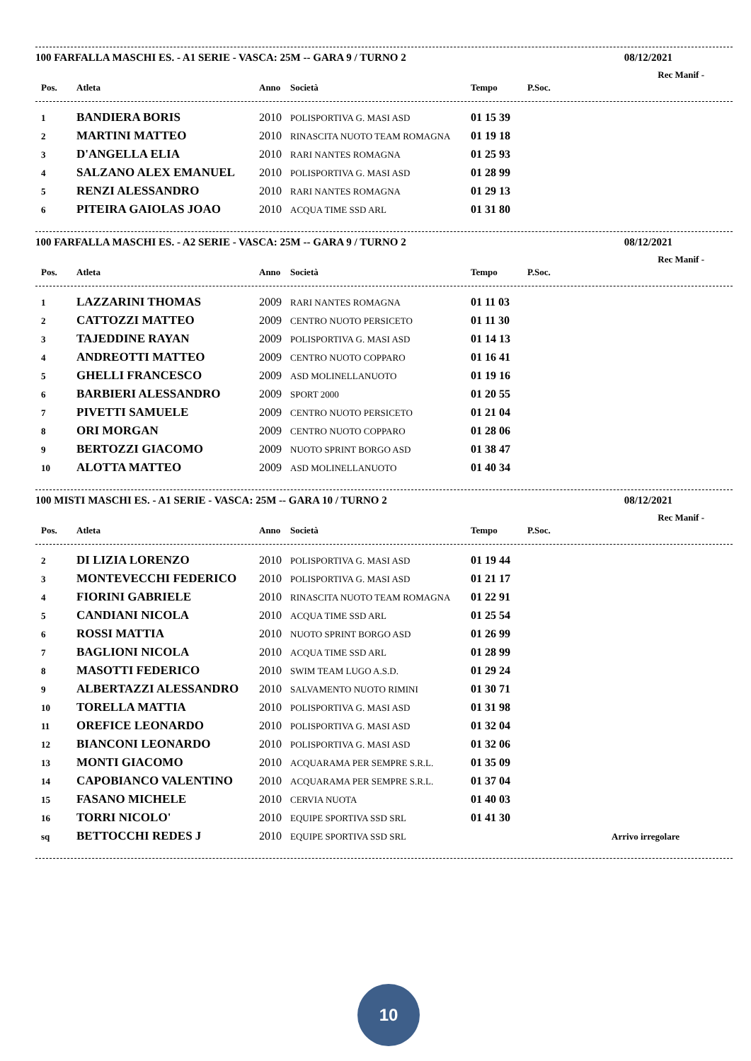100 FARFALLA MASCHI ES. - A1 SERIE - VASCA: 25M -- GARA 9 / TURNO 2 08/12/2021
Rec Manif -
| Pos. | Atleta | Anno | Società | Tempo | P.Soc. |
| --- | --- | --- | --- | --- | --- |
| 1 | BANDIERA BORIS | 2010 | POLISPORTIVA G. MASI ASD | 01 15 39 | |
| 2 | MARTINI MATTEO | 2010 | RINASCITA NUOTO TEAM ROMAGNA | 01 19 18 | |
| 3 | D'ANGELLA ELIA | 2010 | RARI NANTES ROMAGNA | 01 25 93 | |
| 4 | SALZANO ALEX EMANUEL | 2010 | POLISPORTIVA G. MASI ASD | 01 28 99 | |
| 5 | RENZI ALESSANDRO | 2010 | RARI NANTES ROMAGNA | 01 29 13 | |
| 6 | PITEIRA GAIOLAS JOAO | 2010 | ACQUA TIME SSD ARL | 01 31 80 | |
100 FARFALLA MASCHI ES. - A2 SERIE - VASCA: 25M -- GARA 9 / TURNO 2 08/12/2021
Rec Manif -
| Pos. | Atleta | Anno | Società | Tempo | P.Soc. |
| --- | --- | --- | --- | --- | --- |
| 1 | LAZZARINI THOMAS | 2009 | RARI NANTES ROMAGNA | 01 11 03 | |
| 2 | CATTOZZI MATTEO | 2009 | CENTRO NUOTO PERSICETO | 01 11 30 | |
| 3 | TAJEDDINE RAYAN | 2009 | POLISPORTIVA G. MASI ASD | 01 14 13 | |
| 4 | ANDREOTTI MATTEO | 2009 | CENTRO NUOTO COPPARO | 01 16 41 | |
| 5 | GHELLI FRANCESCO | 2009 | ASD MOLINELLANUOTO | 01 19 16 | |
| 6 | BARBIERI ALESSANDRO | 2009 | SPORT 2000 | 01 20 55 | |
| 7 | PIVETTI SAMUELE | 2009 | CENTRO NUOTO PERSICETO | 01 21 04 | |
| 8 | ORI MORGAN | 2009 | CENTRO NUOTO COPPARO | 01 28 06 | |
| 9 | BERTOZZI GIACOMO | 2009 | NUOTO SPRINT BORGO ASD | 01 38 47 | |
| 10 | ALOTTA MATTEO | 2009 | ASD MOLINELLANUOTO | 01 40 34 | |
100 MISTI MASCHI ES. - A1 SERIE - VASCA: 25M -- GARA 10 / TURNO 2 08/12/2021
Rec Manif -
| Pos. | Atleta | Anno | Società | Tempo | P.Soc. |
| --- | --- | --- | --- | --- | --- |
| 2 | DI LIZIA LORENZO | 2010 | POLISPORTIVA G. MASI ASD | 01 19 44 | |
| 3 | MONTEVECCHI FEDERICO | 2010 | POLISPORTIVA G. MASI ASD | 01 21 17 | |
| 4 | FIORINI GABRIELE | 2010 | RINASCITA NUOTO TEAM ROMAGNA | 01 22 91 | |
| 5 | CANDIANI NICOLA | 2010 | ACQUA TIME SSD ARL | 01 25 54 | |
| 6 | ROSSI MATTIA | 2010 | NUOTO SPRINT BORGO ASD | 01 26 99 | |
| 7 | BAGLIONI NICOLA | 2010 | ACQUA TIME SSD ARL | 01 28 99 | |
| 8 | MASOTTI FEDERICO | 2010 | SWIM TEAM LUGO A.S.D. | 01 29 24 | |
| 9 | ALBERTAZZI ALESSANDRO | 2010 | SALVAMENTO NUOTO RIMINI | 01 30 71 | |
| 10 | TORELLA MATTIA | 2010 | POLISPORTIVA G. MASI ASD | 01 31 98 | |
| 11 | OREFICE LEONARDO | 2010 | POLISPORTIVA G. MASI ASD | 01 32 04 | |
| 12 | BIANCONI LEONARDO | 2010 | POLISPORTIVA G. MASI ASD | 01 32 06 | |
| 13 | MONTI GIACOMO | 2010 | ACQUARAMA PER SEMPRE S.R.L. | 01 35 09 | |
| 14 | CAPOBIANCO VALENTINO | 2010 | ACQUARAMA PER SEMPRE S.R.L. | 01 37 04 | |
| 15 | FASANO MICHELE | 2010 | CERVIA NUOTA | 01 40 03 | |
| 16 | TORRI NICOLO' | 2010 | EQUIPE SPORTIVA SSD SRL | 01 41 30 | |
| sq | BETTOCCHI REDES J | 2010 | EQUIPE SPORTIVA SSD SRL | | Arrivo irregolare |
10